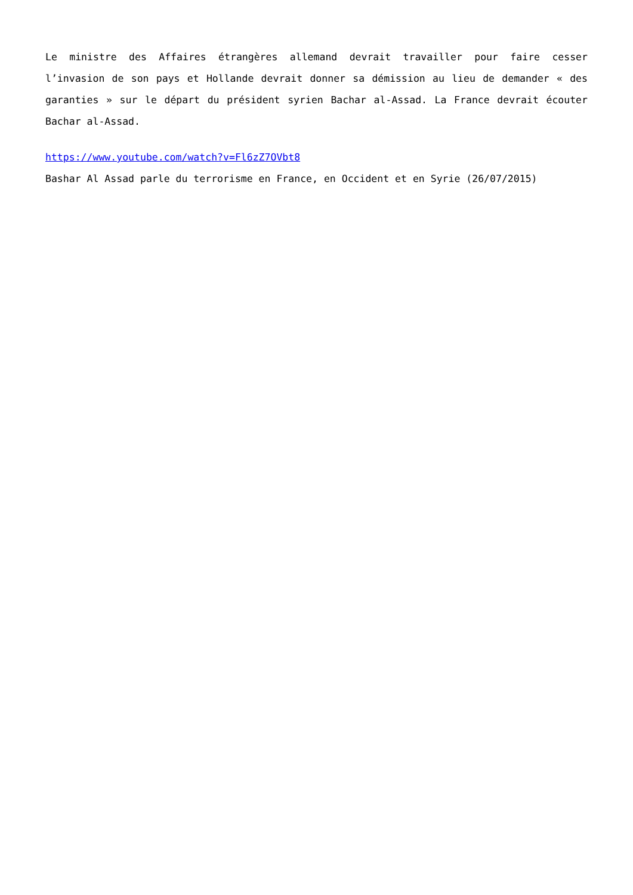Le ministre des Affaires étrangères allemand devrait travailler pour faire cesser l’invasion de son pays et Hollande devrait donner sa démission au lieu de demander « des garanties » sur le départ du président syrien Bachar al-Assad. La France devrait écouter Bachar al-Assad.
https://www.youtube.com/watch?v=Fl6zZ7OVbt8
Bashar Al Assad parle du terrorisme en France, en Occident et en Syrie (26/07/2015)